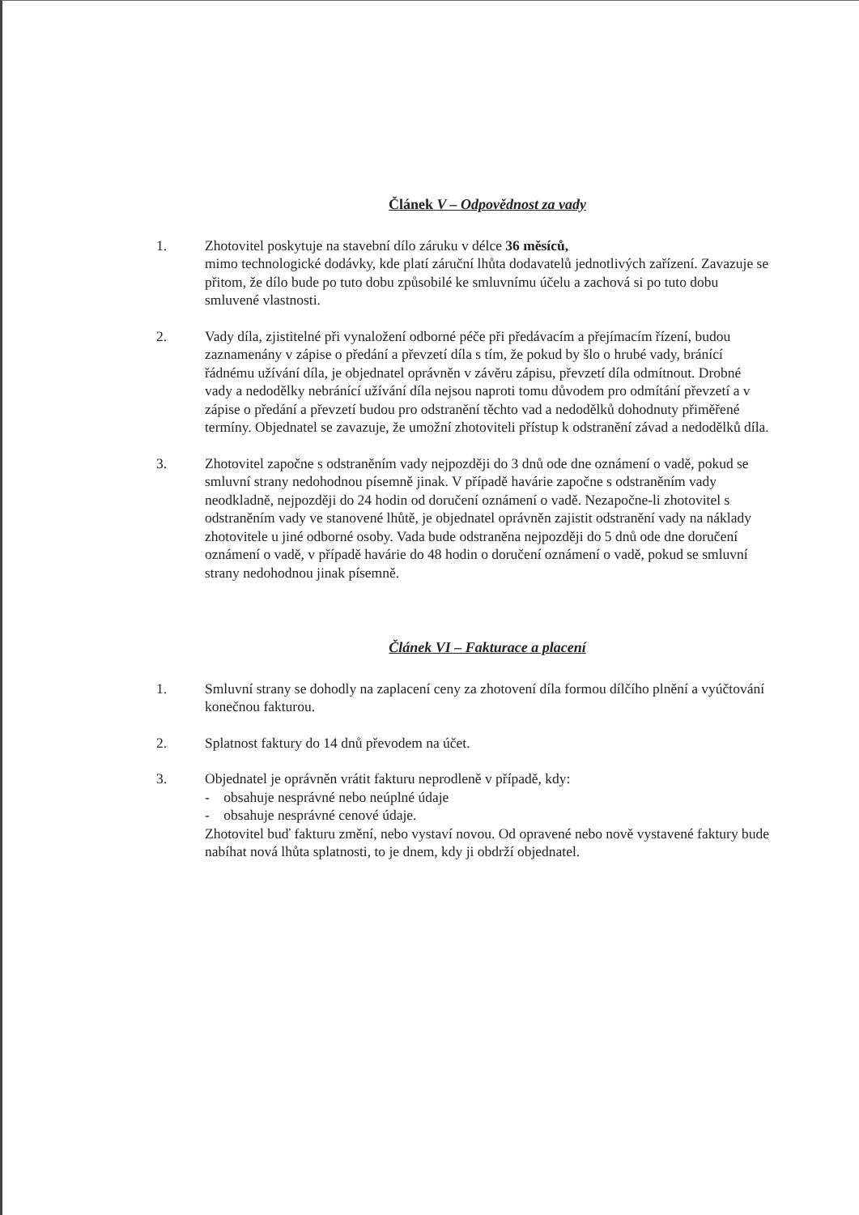Článek V – Odpovědnost za vady
1. Zhotovitel poskytuje na stavební dílo záruku v délce 36 měsíců,
mimo technologické dodávky, kde platí záruční lhůta dodavatelů jednotlivých zařízení. Zavazuje se přitom, že dílo bude po tuto dobu způsobilé ke smluvnímu účelu a zachová si po tuto dobu smluvené vlastnosti.
2. Vady díla, zjistitelné při vynaložení odborné péče při předávacím a přejímacím řízení, budou zaznamenány v zápise o předání a převzetí díla s tím, že pokud by šlo o hrubé vady, bránící řádnému užívání díla, je objednatel oprávněn v závěru zápisu, převzetí díla odmítnout. Drobné vady a nedodělky nebránící užívání díla nejsou naproti tomu důvodem pro odmítání převzetí a v zápise o předání a převzetí budou pro odstranění těchto vad a nedodělků dohodnuty přiměřené termíny. Objednatel se zavazuje, že umožní zhotoviteli přístup k odstranění závad a nedodělků díla.
3. Zhotovitel započne s odstraněním vady nejpozději do 3 dnů ode dne oznámení o vadě, pokud se smluvní strany nedohodnou písemně jinak. V případě havárie započne s odstraněním vady neodkladně, nejpozději do 24 hodin od doručení oznámení o vadě. Nezapočne-li zhotovitel s odstraněním vady ve stanovené lhůtě, je objednatel oprávněn zajistit odstranění vady na náklady zhotovitele u jiné odborné osoby. Vada bude odstraněna nejpozději do 5 dnů ode dne doručení oznámení o vadě, v případě havárie do 48 hodin o doručení oznámení o vadě, pokud se smluvní strany nedohodnou jinak písemně.
Článek VI – Fakturace a placení
1. Smluvní strany se dohodly na zaplacení ceny za zhotovení díla formou dílčího plnění a vyúčtování konečnou fakturou.
2. Splatnost faktury do 14 dnů převodem na účet.
3. Objednatel je oprávněn vrátit fakturu neprodleně v případě, kdy:
- obsahuje nesprávné nebo neúplné údaje
- obsahuje nesprávné cenové údaje.
Zhotovitel buď fakturu změní, nebo vystaví novou. Od opravené nebo nově vystavené faktury bude nabíhat nová lhůta splatnosti, to je dnem, kdy ji obdrží objednatel.